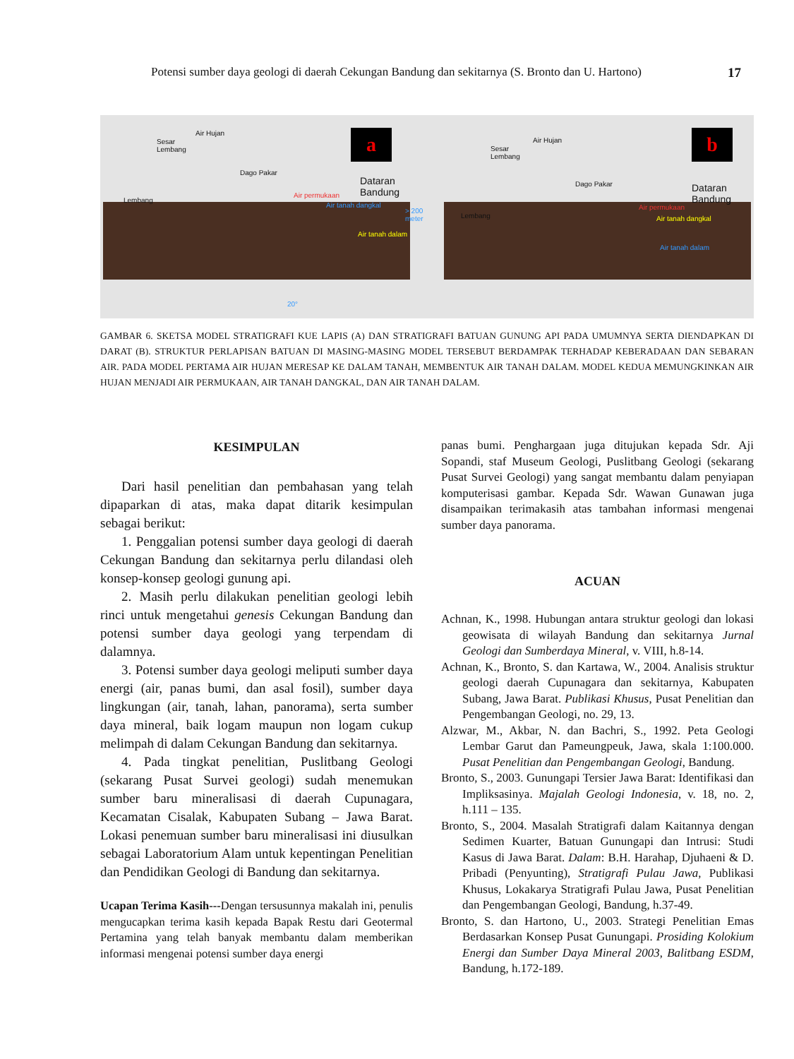Potensi sumber daya geologi di daerah Cekungan Bandung dan sekitarnya (S. Bronto dan U. Hartono) 17
Air Hujan
Sesar
Lembang
Dago Pakar
Lembang
Dataran
Bandung
Air permukaan
Air tanah dangkal
Air tanah dalam
> 200 meter
20°
a
Air Hujan
Sesar
Lembang
Dago Pakar
Lembang
Dataran
Bandung
Air permukaan
Air tanah dangkal
Air tanah dalam
b
GAMBAR 6. SKETSA MODEL STRATIGRAFI KUE LAPIS (A) DAN STRATIGRAFI BATUAN GUNUNG API PADA UMUMNYA SERTA DIENDAPKAN DI DARAT (B). STRUKTUR PERLAPISAN BATUAN DI MASING-MASING MODEL TERSEBUT BERDAMPAK TERHADAP KEBERADAAN DAN SEBARAN AIR. PADA MODEL PERTAMA AIR HUJAN MERESAP KE DALAM TANAH, MEMBENTUK AIR TANAH DALAM. MODEL KEDUA MEMUNGKINKAN AIR HUJAN MENJADI AIR PERMUKAAN, AIR TANAH DANGKAL, DAN AIR TANAH DALAM.
KESIMPULAN
Dari hasil penelitian dan pembahasan yang telah dipaparkan di atas, maka dapat ditarik kesimpulan sebagai berikut:
1. Penggalian potensi sumber daya geologi di daerah Cekungan Bandung dan sekitarnya perlu dilandasi oleh konsep-konsep geologi gunung api.
2. Masih perlu dilakukan penelitian geologi lebih rinci untuk mengetahui genesis Cekungan Bandung dan potensi sumber daya geologi yang terpendam di dalamnya.
3. Potensi sumber daya geologi meliputi sumber daya energi (air, panas bumi, dan asal fosil), sumber daya lingkungan (air, tanah, lahan, panorama), serta sumber daya mineral, baik logam maupun non logam cukup melimpah di dalam Cekungan Bandung dan sekitarnya.
4. Pada tingkat penelitian, Puslitbang Geologi (sekarang Pusat Survei geologi) sudah menemukan sumber baru mineralisasi di daerah Cupunagara, Kecamatan Cisalak, Kabupaten Subang – Jawa Barat. Lokasi penemuan sumber baru mineralisasi ini diusulkan sebagai Laboratorium Alam untuk kepentingan Penelitian dan Pendidikan Geologi di Bandung dan sekitarnya.
Ucapan Terima Kasih---Dengan tersusunnya makalah ini, penulis mengucapkan terima kasih kepada Bapak Restu dari Geotermal Pertamina yang telah banyak membantu dalam memberikan informasi mengenai potensi sumber daya energi
panas bumi. Penghargaan juga ditujukan kepada Sdr. Aji Sopandi, staf Museum Geologi, Puslitbang Geologi (sekarang Pusat Survei Geologi) yang sangat membantu dalam penyiapan komputerisasi gambar. Kepada Sdr. Wawan Gunawan juga disampaikan terimakasih atas tambahan informasi mengenai sumber daya panorama.
ACUAN
Achnan, K., 1998. Hubungan antara struktur geologi dan lokasi geowisata di wilayah Bandung dan sekitarnya Jurnal Geologi dan Sumberdaya Mineral, v. VIII, h.8-14.
Achnan, K., Bronto, S. dan Kartawa, W., 2004. Analisis struktur geologi daerah Cupunagara dan sekitarnya, Kabupaten Subang, Jawa Barat. Publikasi Khusus, Pusat Penelitian dan Pengembangan Geologi, no. 29, 13.
Alzwar, M., Akbar, N. dan Bachri, S., 1992. Peta Geologi Lembar Garut dan Pameungpeuk, Jawa, skala 1:100.000. Pusat Penelitian dan Pengembangan Geologi, Bandung.
Bronto, S., 2003. Gunungapi Tersier Jawa Barat: Identifikasi dan Impliksasinya. Majalah Geologi Indonesia, v. 18, no. 2, h.111 – 135.
Bronto, S., 2004. Masalah Stratigrafi dalam Kaitannya dengan Sedimen Kuarter, Batuan Gunungapi dan Intrusi: Studi Kasus di Jawa Barat. Dalam: B.H. Harahap, Djuhaeni & D. Pribadi (Penyunting), Stratigrafi Pulau Jawa, Publikasi Khusus, Lokakarya Stratigrafi Pulau Jawa, Pusat Penelitian dan Pengembangan Geologi, Bandung, h.37-49.
Bronto, S. dan Hartono, U., 2003. Strategi Penelitian Emas Berdasarkan Konsep Pusat Gunungapi. Prosiding Kolokium Energi dan Sumber Daya Mineral 2003, Balitbang ESDM, Bandung, h.172-189.